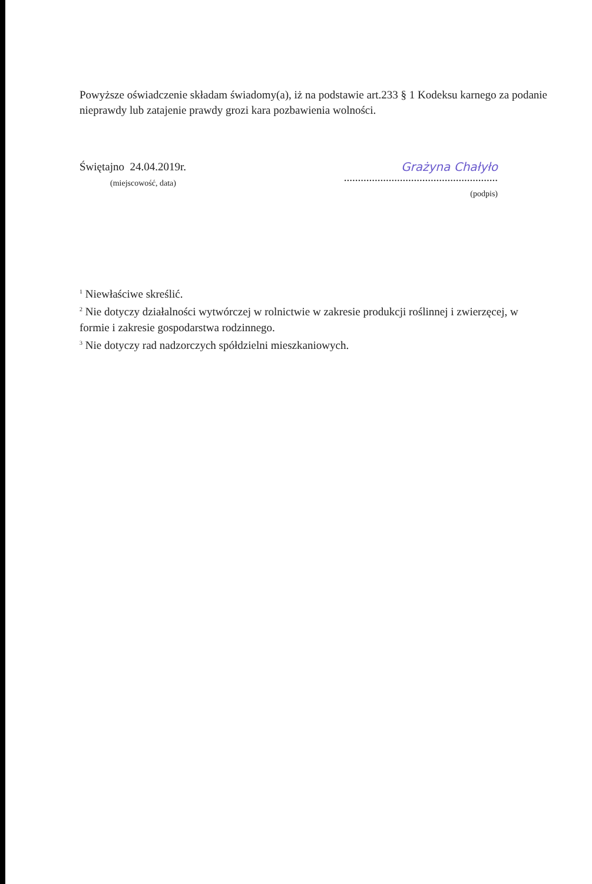Powyższe oświadczenie składam świadomy(a), iż na podstawie art.233 § 1 Kodeksu karnego za podanie nieprawdy lub zatajenie prawdy grozi kara pozbawienia wolności.
Świętajno 24.04.2019r.
(miejscowość, data)
Grażyna Chałyło
.......................................................
(podpis)
<sup>1</sup> Niewłaściwe skreślić.
<sup>2</sup> Nie dotyczy działalności wytwórczej w rolnictwie w zakresie produkcji roślinnej i zwierzęcej, w formie i zakresie gospodarstwa rodzinnego.
<sup>3</sup> Nie dotyczy rad nadzorczych spółdzielni mieszkaniowych.